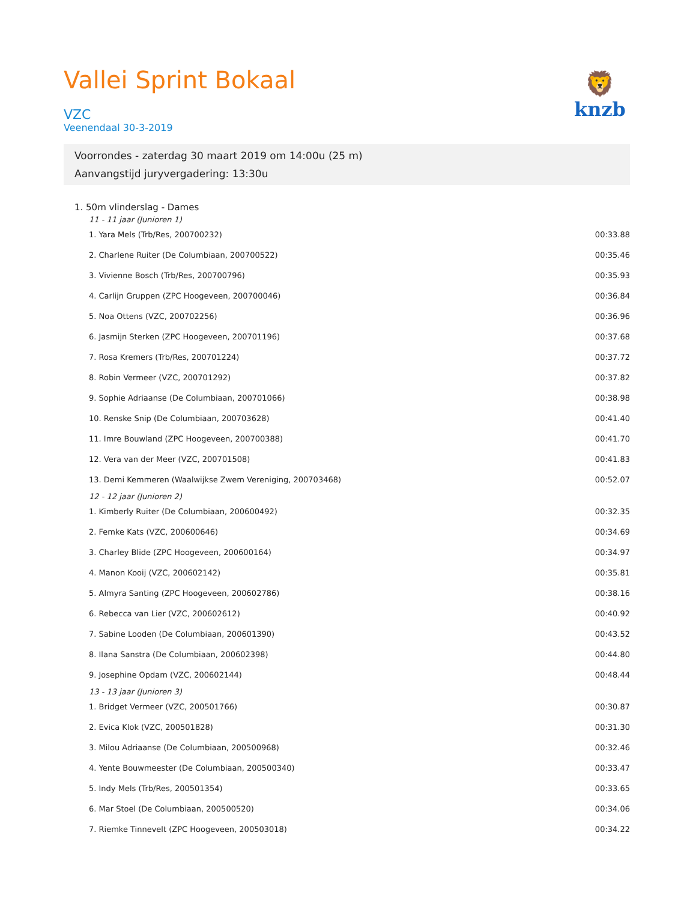Vallei Sprint Bokaal
VZC
Veenendaal 30-3-2019
🦁
knzb
Voorrondes - zaterdag 30 maart 2019 om 14:00u (25 m)
Aanvangstijd juryvergadering: 13:30u
1. 50m vlinderslag - Dames
11 - 11 jaar (Junioren 1)
| 1. Yara Mels (Trb/Res, 200700232) | 00:33.88 |
| 2. Charlene Ruiter (De Columbiaan, 200700522) | 00:35.46 |
| 3. Vivienne Bosch (Trb/Res, 200700796) | 00:35.93 |
| 4. Carlijn Gruppen (ZPC Hoogeveen, 200700046) | 00:36.84 |
| 5. Noa Ottens (VZC, 200702256) | 00:36.96 |
| 6. Jasmijn Sterken (ZPC Hoogeveen, 200701196) | 00:37.68 |
| 7. Rosa Kremers (Trb/Res, 200701224) | 00:37.72 |
| 8. Robin Vermeer (VZC, 200701292) | 00:37.82 |
| 9. Sophie Adriaanse (De Columbiaan, 200701066) | 00:38.98 |
| 10. Renske Snip (De Columbiaan, 200703628) | 00:41.40 |
| 11. Imre Bouwland (ZPC Hoogeveen, 200700388) | 00:41.70 |
| 12. Vera van der Meer (VZC, 200701508) | 00:41.83 |
| 13. Demi Kemmeren (Waalwijkse Zwem Vereniging, 200703468) | 00:52.07 |
12 - 12 jaar (Junioren 2)
| 1. Kimberly Ruiter (De Columbiaan, 200600492) | 00:32.35 |
| 2. Femke Kats (VZC, 200600646) | 00:34.69 |
| 3. Charley Blide (ZPC Hoogeveen, 200600164) | 00:34.97 |
| 4. Manon Kooij (VZC, 200602142) | 00:35.81 |
| 5. Almyra Santing (ZPC Hoogeveen, 200602786) | 00:38.16 |
| 6. Rebecca van Lier (VZC, 200602612) | 00:40.92 |
| 7. Sabine Looden (De Columbiaan, 200601390) | 00:43.52 |
| 8. Ilana Sanstra (De Columbiaan, 200602398) | 00:44.80 |
| 9. Josephine Opdam (VZC, 200602144) | 00:48.44 |
13 - 13 jaar (Junioren 3)
| 1. Bridget Vermeer (VZC, 200501766) | 00:30.87 |
| 2. Evica Klok (VZC, 200501828) | 00:31.30 |
| 3. Milou Adriaanse (De Columbiaan, 200500968) | 00:32.46 |
| 4. Yente Bouwmeester (De Columbiaan, 200500340) | 00:33.47 |
| 5. Indy Mels (Trb/Res, 200501354) | 00:33.65 |
| 6. Mar Stoel (De Columbiaan, 200500520) | 00:34.06 |
| 7. Riemke Tinnevelt (ZPC Hoogeveen, 200503018) | 00:34.22 |